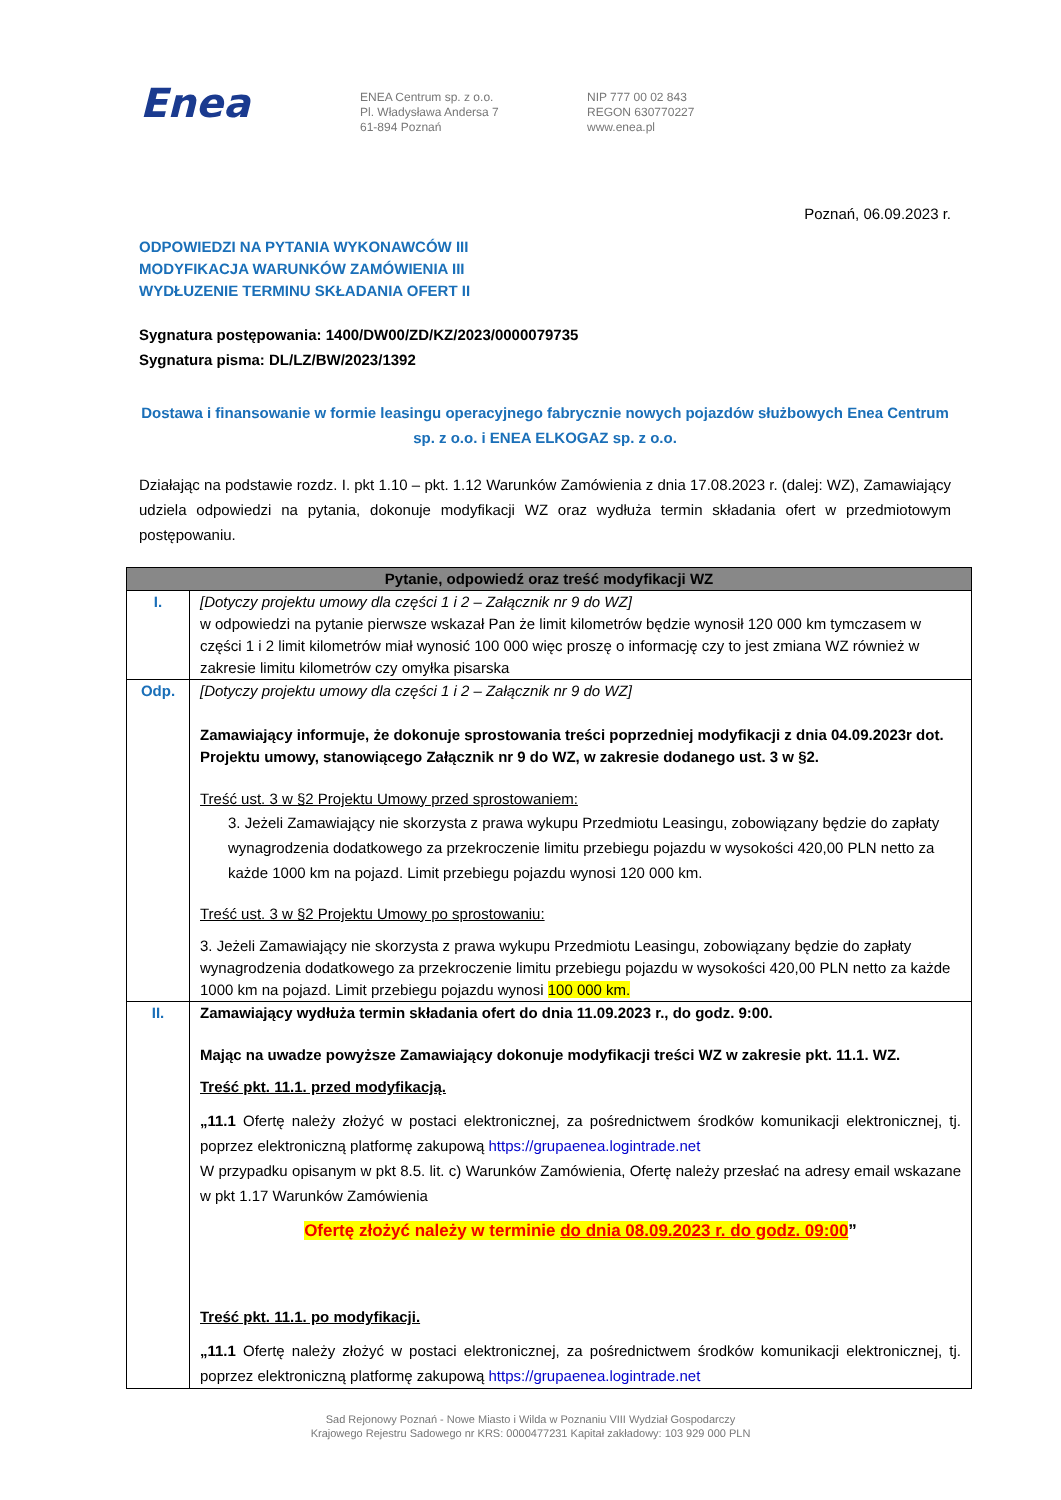Enea
ENEA Centrum sp. z o.o.
Pl. Władysława Andersa 7
61-894 Poznań
NIP 777 00 02 843
REGON 630770227
www.enea.pl
Poznań, 06.09.2023 r.
ODPOWIEDZI NA PYTANIA WYKONAWCÓW III
MODYFIKACJA WARUNKÓW ZAMÓWIENIA III
WYDŁUZENIE TERMINU SKŁADANIA OFERT II
Sygnatura postępowania: 1400/DW00/ZD/KZ/2023/0000079735
Sygnatura pisma: DL/LZ/BW/2023/1392
Dostawa i finansowanie w formie leasingu operacyjnego fabrycznie nowych pojazdów służbowych Enea Centrum sp. z o.o. i ENEA ELKOGAZ sp. z o.o.
Działając na podstawie rozdz. I. pkt 1.10 – pkt. 1.12 Warunków Zamówienia z dnia 17.08.2023 r. (dalej: WZ), Zamawiający udziela odpowiedzi na pytania, dokonuje modyfikacji WZ oraz wydłuża termin składania ofert w przedmiotowym postępowaniu.
| Pytanie, odpowiedź oraz treść modyfikacji WZ | |
| --- | --- |
| I. | [Dotyczy projektu umowy dla części 1 i 2 – Załącznik nr 9 do WZ] w odpowiedzi na pytanie pierwsze wskazał Pan że limit kilometrów będzie wynosił 120 000 km tymczasem w części 1 i 2 limit kilometrów miał wynosić 100 000 więc proszę o informację czy to jest zmiana WZ również w zakresie limitu kilometrów czy omyłka pisarska |
| Odp. | [Dotyczy projektu umowy dla części 1 i 2 – Załącznik nr 9 do WZ] Zamawiający informuje, że dokonuje sprostowania treści poprzedniej modyfikacji z dnia 04.09.2023r dot. Projektu umowy, stanowiącego Załącznik nr 9 do WZ, w zakresie dodanego ust. 3 w §2. Treść ust. 3 w §2 Projektu Umowy przed sprostowaniem: 3. Jeżeli Zamawiający nie skorzysta z prawa wykupu Przedmiotu Leasingu, zobowiązany będzie do zapłaty wynagrodzenia dodatkowego za przekroczenie limitu przebiegu pojazdu w wysokości 420,00 PLN netto za każde 1000 km na pojazd. Limit przebiegu pojazdu wynosi 120 000 km. Treść ust. 3 w §2 Projektu Umowy po sprostowaniu: 3. Jeżeli Zamawiający nie skorzysta z prawa wykupu Przedmiotu Leasingu, zobowiązany będzie do zapłaty wynagrodzenia dodatkowego za przekroczenie limitu przebiegu pojazdu w wysokości 420,00 PLN netto za każde 1000 km na pojazd. Limit przebiegu pojazdu wynosi 100 000 km. |
| II. | Zamawiający wydłuża termin składania ofert do dnia 11.09.2023 r., do godz. 9:00. Mając na uwadze powyższe Zamawiający dokonuje modyfikacji treści WZ w zakresie pkt. 11.1. WZ. Treść pkt. 11.1. przed modyfikacją. „11.1 Ofertę należy złożyć w postaci elektronicznej, za pośrednictwem środków komunikacji elektronicznej, tj. poprzez elektroniczną platformę zakupową https://grupaenea.logintrade.net W przypadku opisanym w pkt 8.5. lit. c) Warunków Zamówienia, Ofertę należy przesłać na adresy email wskazane w pkt 1.17 Warunków Zamówienia Ofertę złożyć należy w terminie do dnia 08.09.2023 r. do godz. 09:00 ” Treść pkt. 11.1. po modyfikacji. „11.1 Ofertę należy złożyć w postaci elektronicznej, za pośrednictwem środków komunikacji elektronicznej, tj. poprzez elektroniczną platformę zakupową https://grupaenea.logintrade.net |
Sad Rejonowy Poznań - Nowe Miasto i Wilda w Poznaniu VIII Wydział Gospodarczy
Krajowego Rejestru Sadowego nr KRS: 0000477231 Kapitał zakładowy: 103 929 000 PLN